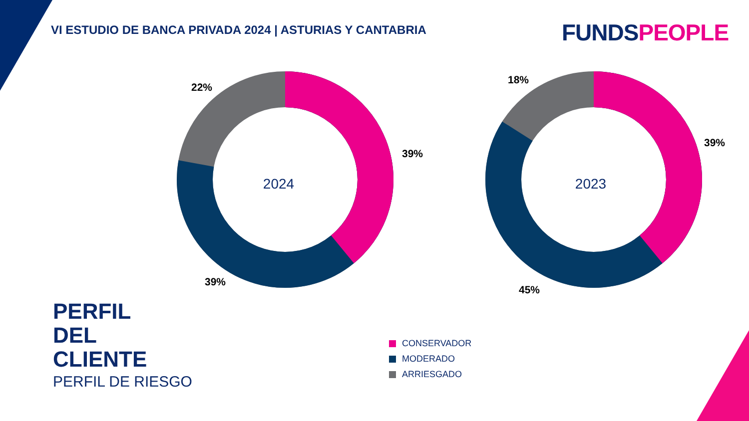VI ESTUDIO DE BANCA PRIVADA 2024 | ASTURIAS Y CANTABRIA
FUNDSPEOPLE
2024
2023
22%
39%
39%
18%
39%
45%
PERFIL
DEL
CLIENTE
PERFIL DE RIESGO
CONSERVADOR
MODERADO
ARRIESGADO